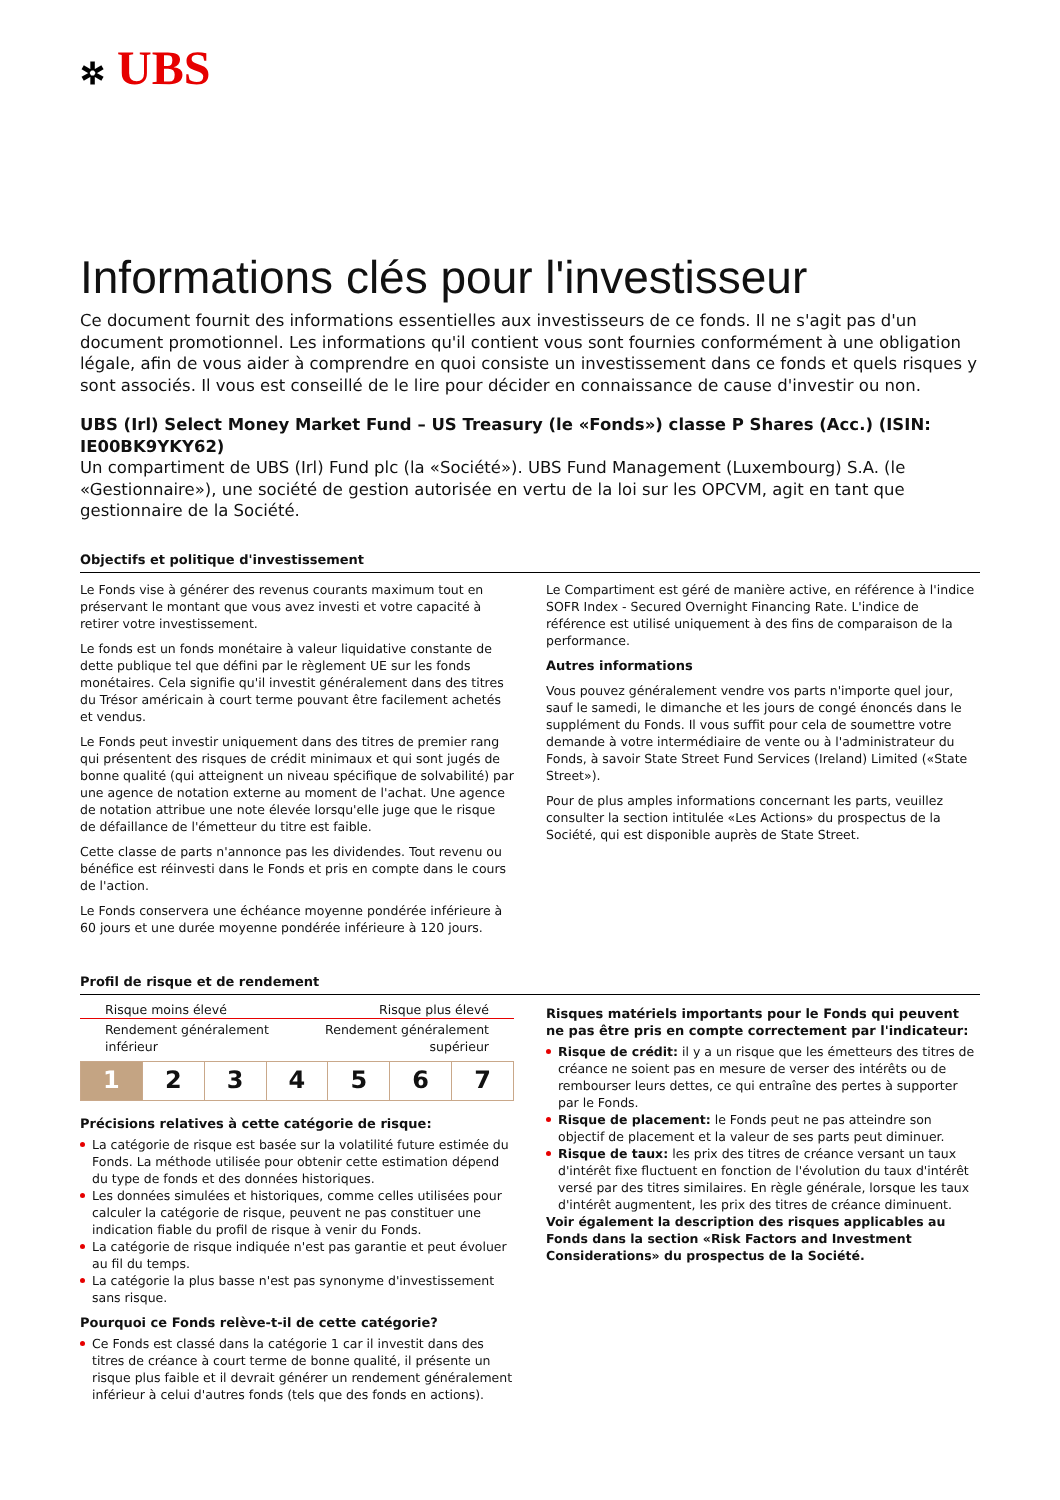✲ UBS
Informations clés pour l'investisseur
Ce document fournit des informations essentielles aux investisseurs de ce fonds. Il ne s'agit pas d'un document promotionnel. Les informations qu'il contient vous sont fournies conformément à une obligation légale, afin de vous aider à comprendre en quoi consiste un investissement dans ce fonds et quels risques y sont associés. Il vous est conseillé de le lire pour décider en connaissance de cause d'investir ou non.
UBS (Irl) Select Money Market Fund – US Treasury (le «Fonds») classe P Shares (Acc.) (ISIN: IE00BK9YKY62)
Un compartiment de UBS (Irl) Fund plc (la «Société»). UBS Fund Management (Luxembourg) S.A. (le «Gestionnaire»), une société de gestion autorisée en vertu de la loi sur les OPCVM, agit en tant que gestionnaire de la Société.
Objectifs et politique d'investissement
Le Fonds vise à générer des revenus courants maximum tout en préservant le montant que vous avez investi et votre capacité à retirer votre investissement.
Le fonds est un fonds monétaire à valeur liquidative constante de dette publique tel que défini par le règlement UE sur les fonds monétaires. Cela signifie qu'il investit généralement dans des titres du Trésor américain à court terme pouvant être facilement achetés et vendus.
Le Fonds peut investir uniquement dans des titres de premier rang qui présentent des risques de crédit minimaux et qui sont jugés de bonne qualité (qui atteignent un niveau spécifique de solvabilité) par une agence de notation externe au moment de l'achat. Une agence de notation attribue une note élevée lorsqu'elle juge que le risque de défaillance de l'émetteur du titre est faible.
Cette classe de parts n'annonce pas les dividendes. Tout revenu ou bénéfice est réinvesti dans le Fonds et pris en compte dans le cours de l'action.
Le Fonds conservera une échéance moyenne pondérée inférieure à 60 jours et une durée moyenne pondérée inférieure à 120 jours.
Le Compartiment est géré de manière active, en référence à l'indice SOFR Index - Secured Overnight Financing Rate. L'indice de référence est utilisé uniquement à des fins de comparaison de la performance.
Autres informations
Vous pouvez généralement vendre vos parts n'importe quel jour, sauf le samedi, le dimanche et les jours de congé énoncés dans le supplément du Fonds. Il vous suffit pour cela de soumettre votre demande à votre intermédiaire de vente ou à l'administrateur du Fonds, à savoir State Street Fund Services (Ireland) Limited («State Street»).
Pour de plus amples informations concernant les parts, veuillez consulter la section intitulée «Les Actions» du prospectus de la Société, qui est disponible auprès de State Street.
Profil de risque et de rendement
Risque moins élevé Risque plus élevé
Rendement généralement
inférieur Rendement généralement
supérieur
| 1 | 2 | 3 | 4 | 5 | 6 | 7 |
Précisions relatives à cette catégorie de risque:
La catégorie de risque est basée sur la volatilité future estimée du Fonds. La méthode utilisée pour obtenir cette estimation dépend du type de fonds et des données historiques.
Les données simulées et historiques, comme celles utilisées pour calculer la catégorie de risque, peuvent ne pas constituer une indication fiable du profil de risque à venir du Fonds.
La catégorie de risque indiquée n'est pas garantie et peut évoluer au fil du temps.
La catégorie la plus basse n'est pas synonyme d'investissement sans risque.
Pourquoi ce Fonds relève-t-il de cette catégorie?
Ce Fonds est classé dans la catégorie 1 car il investit dans des titres de créance à court terme de bonne qualité, il présente un risque plus faible et il devrait générer un rendement généralement inférieur à celui d'autres fonds (tels que des fonds en actions).
Risques matériels importants pour le Fonds qui peuvent ne pas être pris en compte correctement par l'indicateur:
Risque de crédit: il y a un risque que les émetteurs des titres de créance ne soient pas en mesure de verser des intérêts ou de rembourser leurs dettes, ce qui entraîne des pertes à supporter par le Fonds.
Risque de placement: le Fonds peut ne pas atteindre son objectif de placement et la valeur de ses parts peut diminuer.
Risque de taux: les prix des titres de créance versant un taux d'intérêt fixe fluctuent en fonction de l'évolution du taux d'intérêt versé par des titres similaires. En règle générale, lorsque les taux d'intérêt augmentent, les prix des titres de créance diminuent.
Voir également la description des risques applicables au Fonds dans la section «Risk Factors and Investment Considerations» du prospectus de la Société.